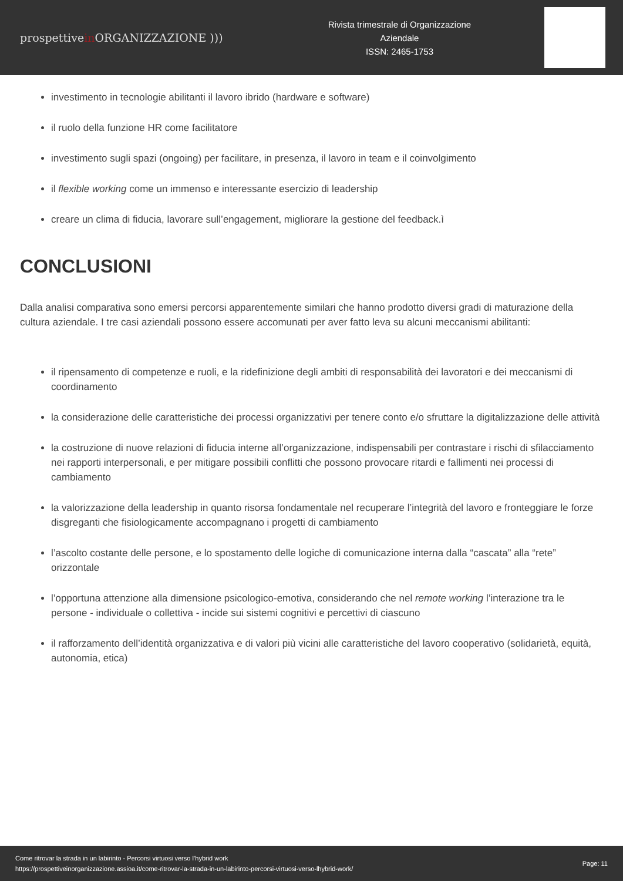prospettivein ORGANIZZAZIONE )))
Rivista trimestrale di Organizzazione
Aziendale
ISSN: 2465-1753
investimento in tecnologie abilitanti il lavoro ibrido (hardware e software)
il ruolo della funzione HR come facilitatore
investimento sugli spazi (ongoing) per facilitare, in presenza, il lavoro in team e il coinvolgimento
il flexible working come un immenso e interessante esercizio di leadership
creare un clima di fiducia, lavorare sull’engagement, migliorare la gestione del feedback.ì
CONCLUSIONI
Dalla analisi comparativa sono emersi percorsi apparentemente similari che hanno prodotto diversi gradi di maturazione della cultura aziendale. I tre casi aziendali possono essere accomunati per aver fatto leva su alcuni meccanismi abilitanti:
il ripensamento di competenze e ruoli, e la ridefinizione degli ambiti di responsabilità dei lavoratori e dei meccanismi di coordinamento
la considerazione delle caratteristiche dei processi organizzativi per tenere conto e/o sfruttare la digitalizzazione delle attività
la costruzione di nuove relazioni di fiducia interne all’organizzazione, indispensabili per contrastare i rischi di sfilacciamento nei rapporti interpersonali, e per mitigare possibili conflitti che possono provocare ritardi e fallimenti nei processi di cambiamento
la valorizzazione della leadership in quanto risorsa fondamentale nel recuperare l’integrità del lavoro e fronteggiare le forze disgreganti che fisiologicamente accompagnano i progetti di cambiamento
l’ascolto costante delle persone, e lo spostamento delle logiche di comunicazione interna dalla “cascata” alla “rete” orizzontale
l’opportuna attenzione alla dimensione psicologico-emotiva, considerando che nel remote working l’interazione tra le persone - individuale o collettiva - incide sui sistemi cognitivi e percettivi di ciascuno
il rafforzamento dell’identità organizzativa e di valori più vicini alle caratteristiche del lavoro cooperativo (solidarietà, equità, autonomia, etica)
Come ritrovar la strada in un labirinto - Percorsi virtuosi verso l’hybrid work
https://prospettiveinorganizzazione.assioa.it/come-ritrovar-la-strada-in-un-labirinto-percorsi-virtuosi-verso-lhybrid-work/
Page: 11